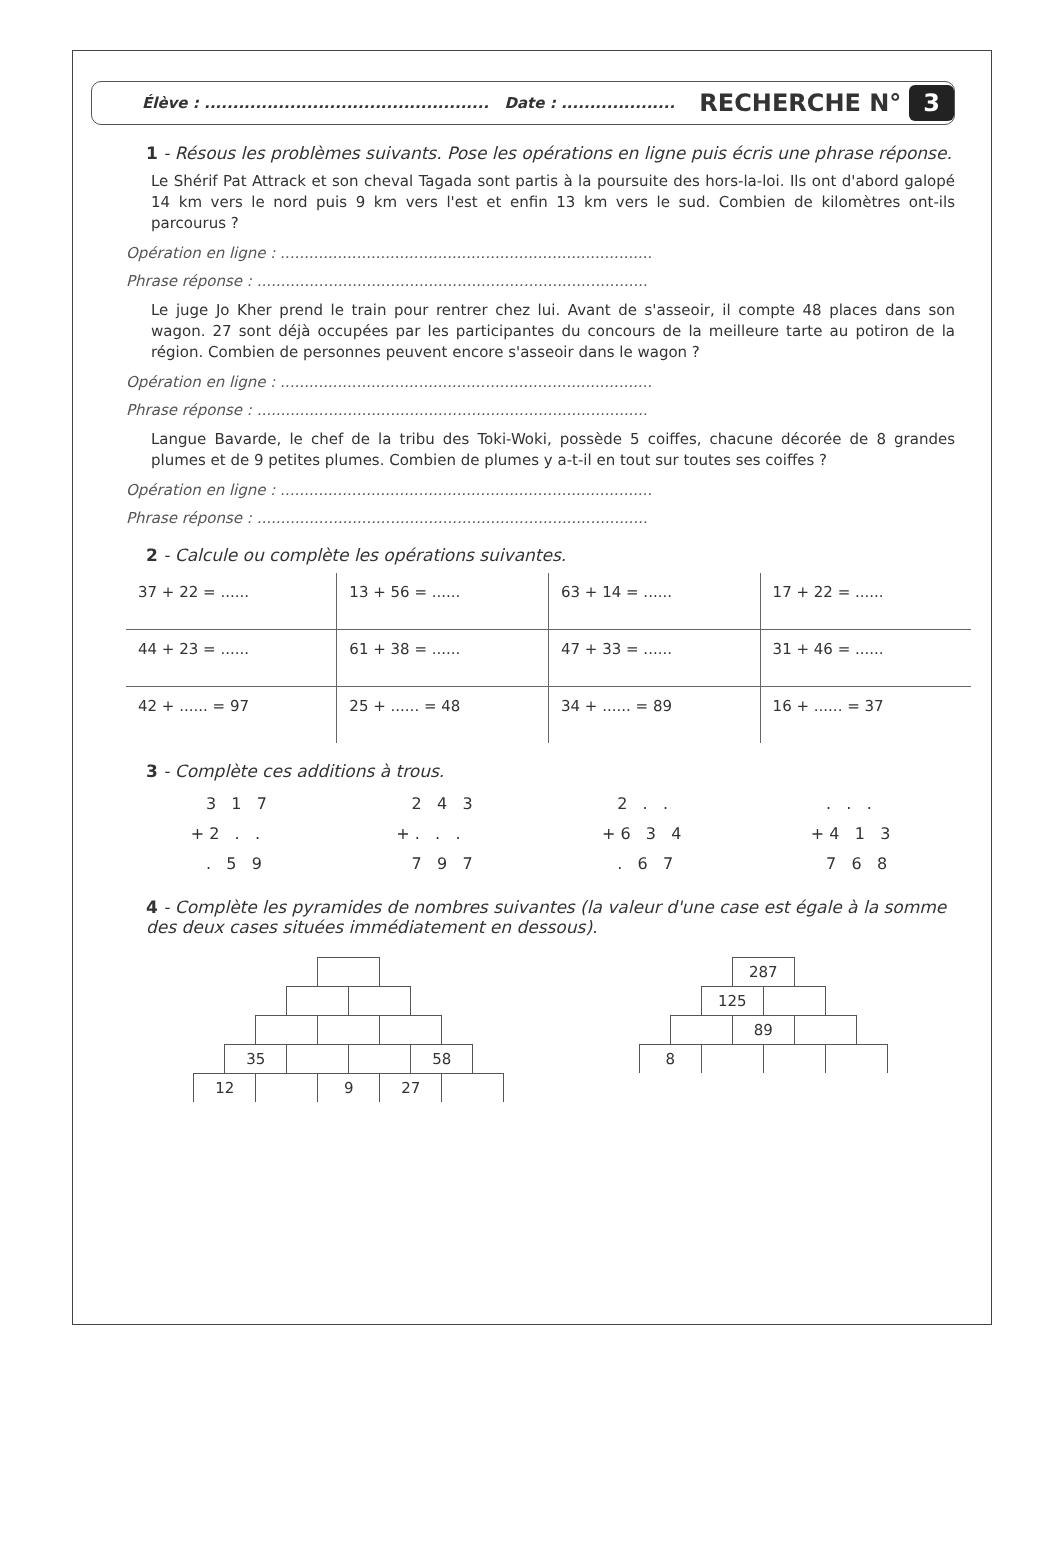Élève : .................................................. Date : .................... RECHERCHE N° 3
1 - Résous les problèmes suivants. Pose les opérations en ligne puis écris une phrase réponse.
Le Shérif Pat Attrack et son cheval Tagada sont partis à la poursuite des hors-la-loi. Ils ont d'abord galopé 14 km vers le nord puis 9 km vers l'est et enfin 13 km vers le sud. Combien de kilomètres ont-ils parcourus ?
Opération en ligne : ..............................................................................
Phrase réponse : ..................................................................................
Le juge Jo Kher prend le train pour rentrer chez lui. Avant de s'asseoir, il compte 48 places dans son wagon. 27 sont déjà occupées par les participantes du concours de la meilleure tarte au potiron de la région. Combien de personnes peuvent encore s'asseoir dans le wagon ?
Opération en ligne : ..............................................................................
Phrase réponse : ..................................................................................
Langue Bavarde, le chef de la tribu des Toki-Woki, possède 5 coiffes, chacune décorée de 8 grandes plumes et de 9 petites plumes. Combien de plumes y a-t-il en tout sur toutes ses coiffes ?
Opération en ligne : ..............................................................................
Phrase réponse : ..................................................................................
2 - Calcule ou complète les opérations suivantes.
| 37 + 22 = ...... | 13 + 56 = ...... | 63 + 14 = ...... | 17 + 22 = ...... |
| 44 + 23 = ...... | 61 + 38 = ...... | 47 + 33 = ...... | 31 + 46 = ...... |
| 42 + ...... = 97 | 25 + ...... = 48 | 34 + ...... = 89 | 16 + ...... = 37 |
3 - Complète ces additions à trous.
   3   1   7
+ 2   .   .
   .   5   9
   2   4   3
+ .   .   .
   7   9   7
   2   .   .
+ 6   3   4
   .   6   7
   .   .   .
+ 4   1   3
   7   6   8
4 - Complète les pyramides de nombres suivantes (la valeur d'une case est égale à la somme des deux cases situées immédiatement en dessous).
| 35 | | | 58 |
| 12 | | 9 | 27 | |
| 287 |
| 125 | |
| | 89 | |
| 8 | | | |